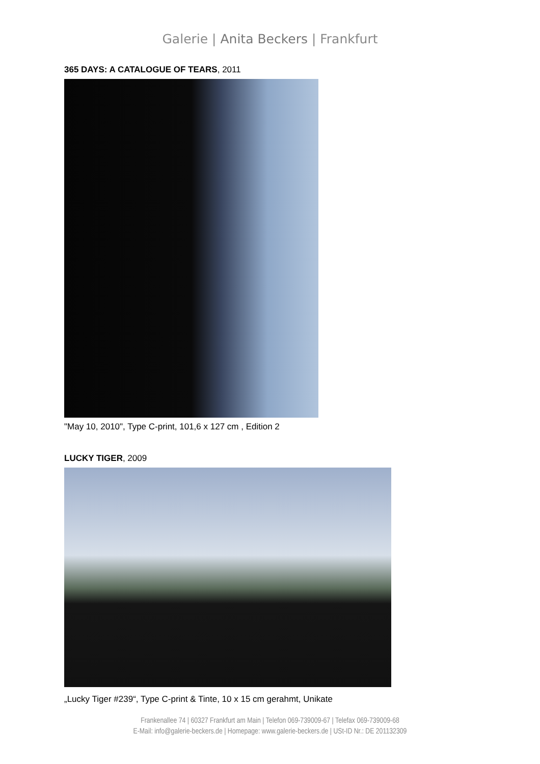Galerie | Anita Beckers | Frankfurt
365 DAYS: A CATALOGUE OF TEARS, 2011
"May 10, 2010", Type C-print, 101,6 x 127 cm , Edition 2
LUCKY TIGER, 2009
„Lucky Tiger #239“, Type C-print & Tinte, 10 x 15 cm gerahmt, Unikate
Frankenallee 74 | 60327 Frankfurt am Main | Telefon 069-739009-67 | Telefax 069-739009-68
E-Mail: info@galerie-beckers.de | Homepage: www.galerie-beckers.de | USt-ID Nr.: DE 201132309